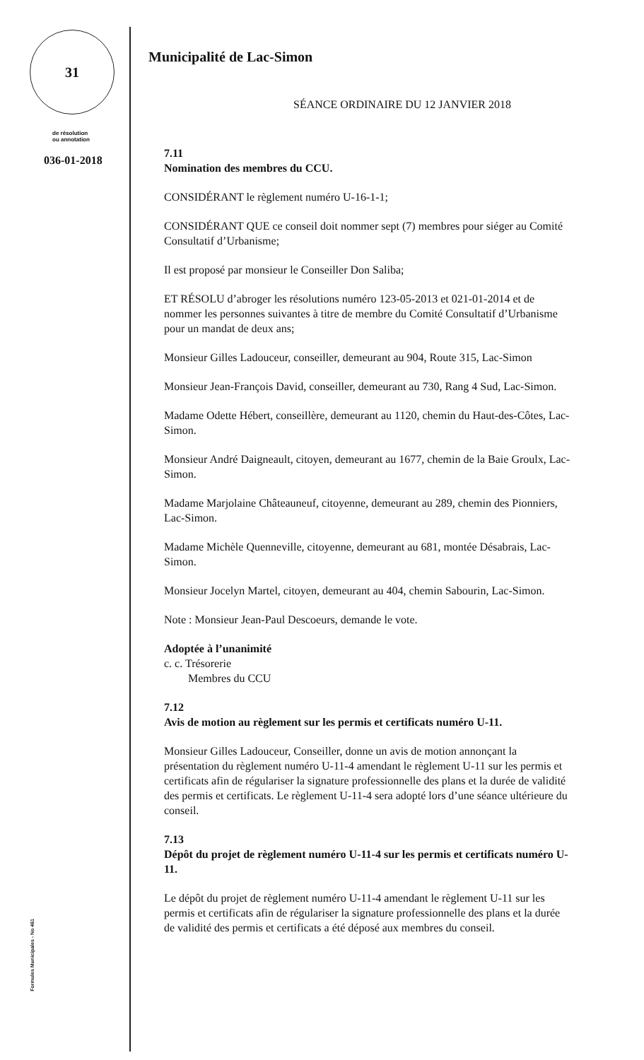31
de résolution
ou annotation
036-01-2018
Formules Municipales - No 461
Municipalité de Lac-Simon
SÉANCE ORDINAIRE DU 12 JANVIER 2018
7.11
Nomination des membres du CCU.
CONSIDÉRANT le règlement numéro U-16-1-1;
CONSIDÉRANT QUE ce conseil doit nommer sept (7) membres pour siéger au Comité Consultatif d’Urbanisme;
Il est proposé par monsieur le Conseiller Don Saliba;
ET RÉSOLU d’abroger les résolutions numéro 123-05-2013 et 021-01-2014 et de nommer les personnes suivantes à titre de membre du Comité Consultatif d’Urbanisme pour un mandat de deux ans;
Monsieur Gilles Ladouceur, conseiller, demeurant au 904, Route 315, Lac-Simon
Monsieur Jean-François David, conseiller, demeurant au 730, Rang 4 Sud, Lac-Simon.
Madame Odette Hébert, conseillère, demeurant au 1120, chemin du Haut-des-Côtes, Lac-Simon.
Monsieur André Daigneault, citoyen, demeurant au 1677, chemin de la Baie Groulx, Lac-Simon.
Madame Marjolaine Châteauneuf, citoyenne, demeurant au 289, chemin des Pionniers, Lac-Simon.
Madame Michèle Quenneville, citoyenne, demeurant au 681, montée Désabrais, Lac-Simon.
Monsieur Jocelyn Martel, citoyen, demeurant au 404, chemin Sabourin, Lac-Simon.
Note : Monsieur Jean-Paul Descoeurs, demande le vote.
Adoptée à l’unanimité
c. c. Trésorerie
Membres du CCU
7.12
Avis de motion au règlement sur les permis et certificats numéro U-11.
Monsieur Gilles Ladouceur, Conseiller, donne un avis de motion annonçant la présentation du règlement numéro U-11-4 amendant le règlement U-11 sur les permis et certificats afin de régulariser la signature professionnelle des plans et la durée de validité des permis et certificats. Le règlement U-11-4 sera adopté lors d’une séance ultérieure du conseil.
7.13
Dépôt du projet de règlement numéro U-11-4 sur les permis et certificats numéro U-11.
Le dépôt du projet de règlement numéro U-11-4 amendant le règlement U-11 sur les permis et certificats afin de régulariser la signature professionnelle des plans et la durée de validité des permis et certificats a été déposé aux membres du conseil.